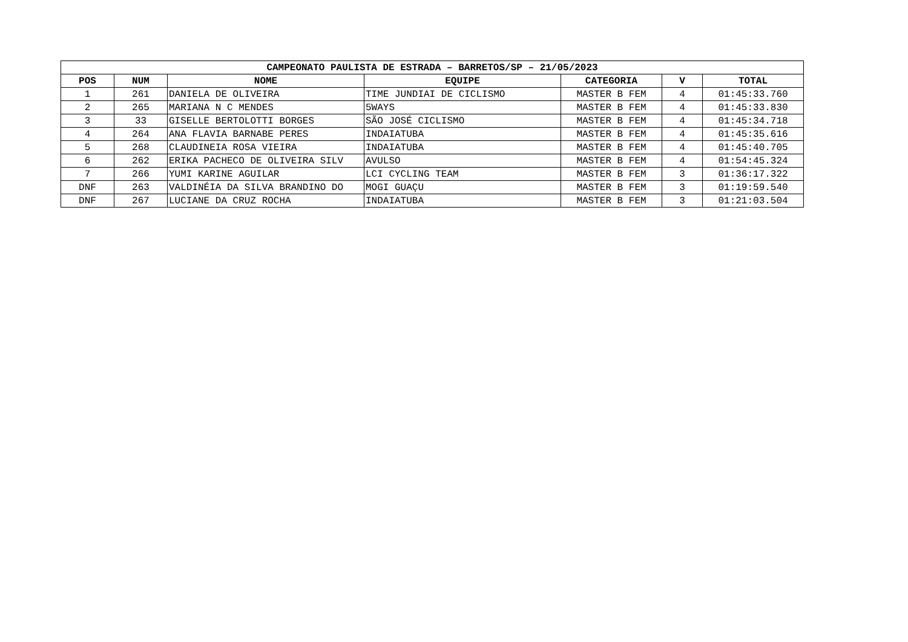| CAMPEONATO PAULISTA DE ESTRADA – BARRETOS/SP – 21/05/2023 | | | | | | |
| --- | --- | --- | --- | --- | --- | --- |
| POS | NUM | NOME | EQUIPE | CATEGORIA | V | TOTAL |
| 1 | 261 | DANIELA DE OLIVEIRA | TIME JUNDIAI DE CICLISMO | MASTER B FEM | 4 | 01:45:33.760 |
| 2 | 265 | MARIANA N C MENDES | 5WAYS | MASTER B FEM | 4 | 01:45:33.830 |
| 3 | 33 | GISELLE BERTOLOTTI BORGES | SÃO JOSÉ CICLISMO | MASTER B FEM | 4 | 01:45:34.718 |
| 4 | 264 | ANA FLAVIA BARNABE PERES | INDAIATUBA | MASTER B FEM | 4 | 01:45:35.616 |
| 5 | 268 | CLAUDINEIA ROSA VIEIRA | INDAIATUBA | MASTER B FEM | 4 | 01:45:40.705 |
| 6 | 262 | ERIKA PACHECO DE OLIVEIRA SILV | AVULSO | MASTER B FEM | 4 | 01:54:45.324 |
| 7 | 266 | YUMI KARINE AGUILAR | LCI CYCLING TEAM | MASTER B FEM | 3 | 01:36:17.322 |
| DNF | 263 | VALDINÉIA DA SILVA BRANDINO DO | MOGI GUAÇU | MASTER B FEM | 3 | 01:19:59.540 |
| DNF | 267 | LUCIANE DA CRUZ ROCHA | INDAIATUBA | MASTER B FEM | 3 | 01:21:03.504 |